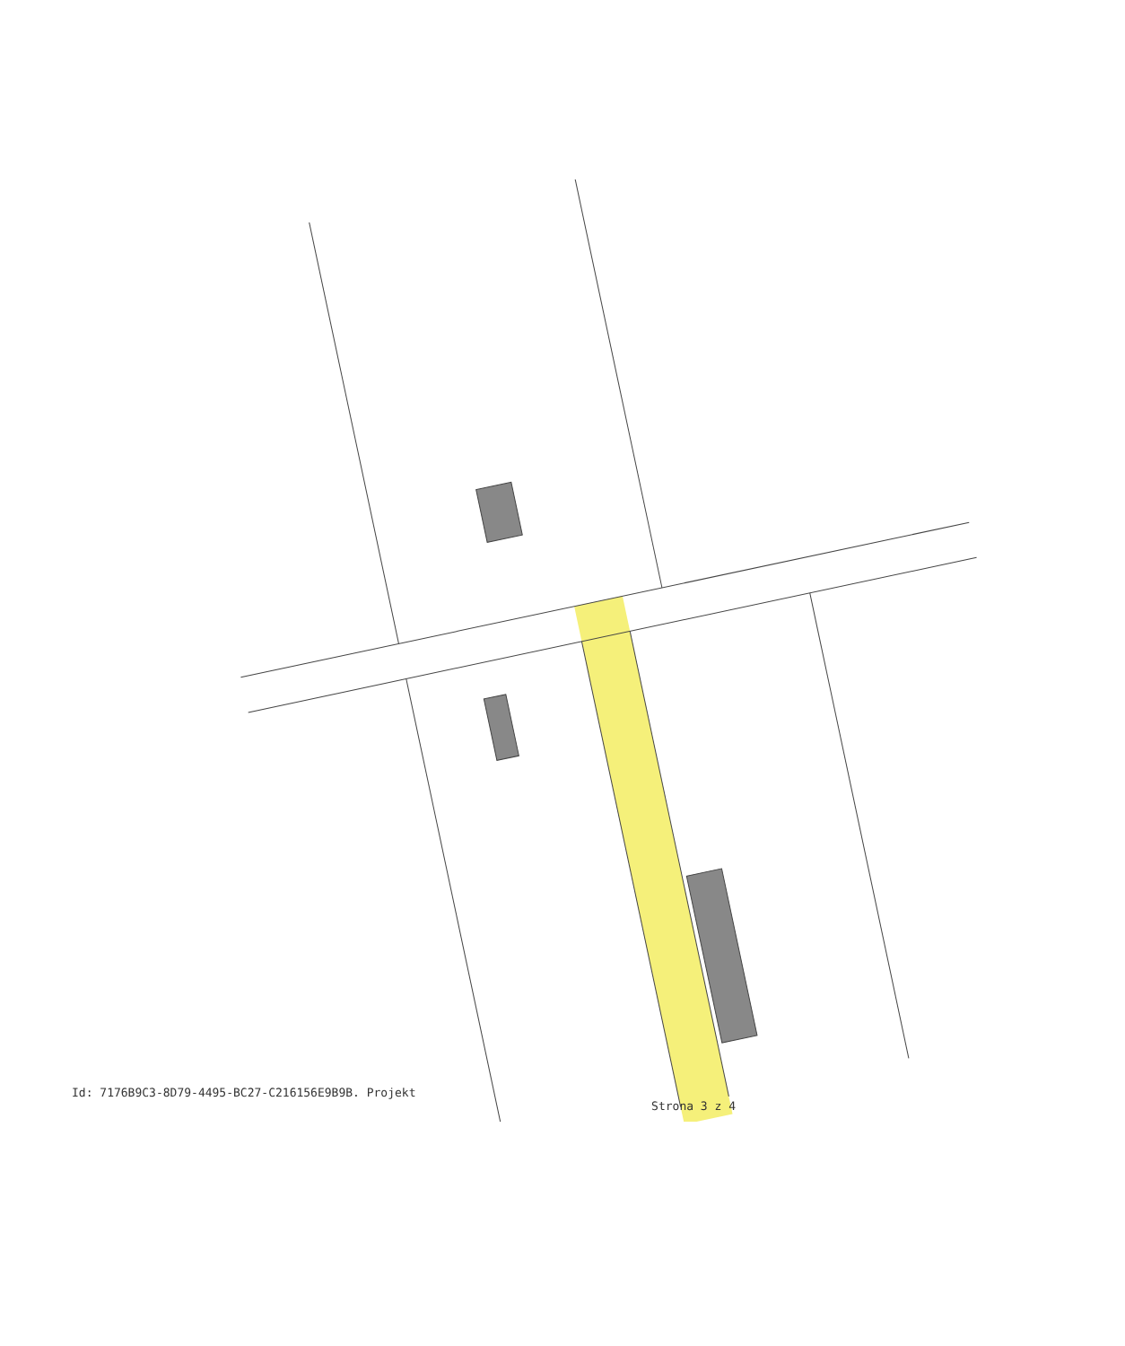ul. Ozorkowska ul. Przyrodnicza ul. Zagrodowa ul. Planowa ul. Zimna
Id: 7176B9C3-8D79-4495-BC27-C216156E9B9B. Projekt
Strona 3 z 4